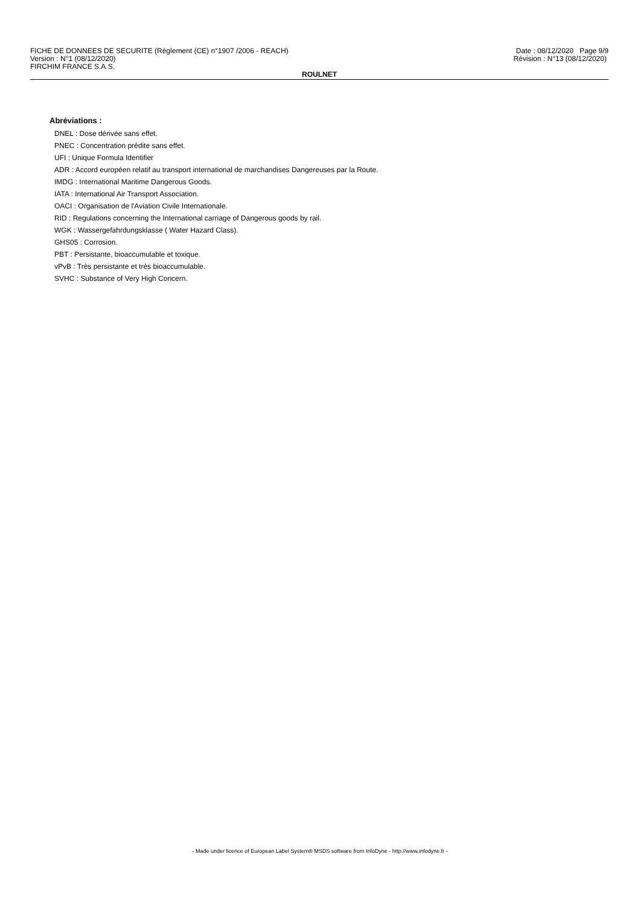FICHE DE DONNEES DE SECURITE (Règlement (CE) n°1907 /2006 - REACH)
Version : N°1 (08/12/2020)
FIRCHIM FRANCE S.A.S.
Date : 08/12/2020 Page 9/9
Révision : N°13 (08/12/2020)
ROULNET
Abréviations :
DNEL : Dose dérivée sans effet.
PNEC : Concentration prédite sans effet.
UFI : Unique Formula Identifier
ADR : Accord européen relatif au transport international de marchandises Dangereuses par la Route.
IMDG : International Maritime Dangerous Goods.
IATA : International Air Transport Association.
OACI : Organisation de l'Aviation Civile Internationale.
RID : Regulations concerning the International carriage of Dangerous goods by rail.
WGK : Wassergefahrdungsklasse ( Water Hazard Class).
GHS05 : Corrosion.
PBT : Persistante, bioaccumulable et toxique.
vPvB : Très persistante et très bioaccumulable.
SVHC : Substance of Very High Concern.
- Made under licence of European Label System® MSDS software from InfoDyne - http://www.infodyne.fr -